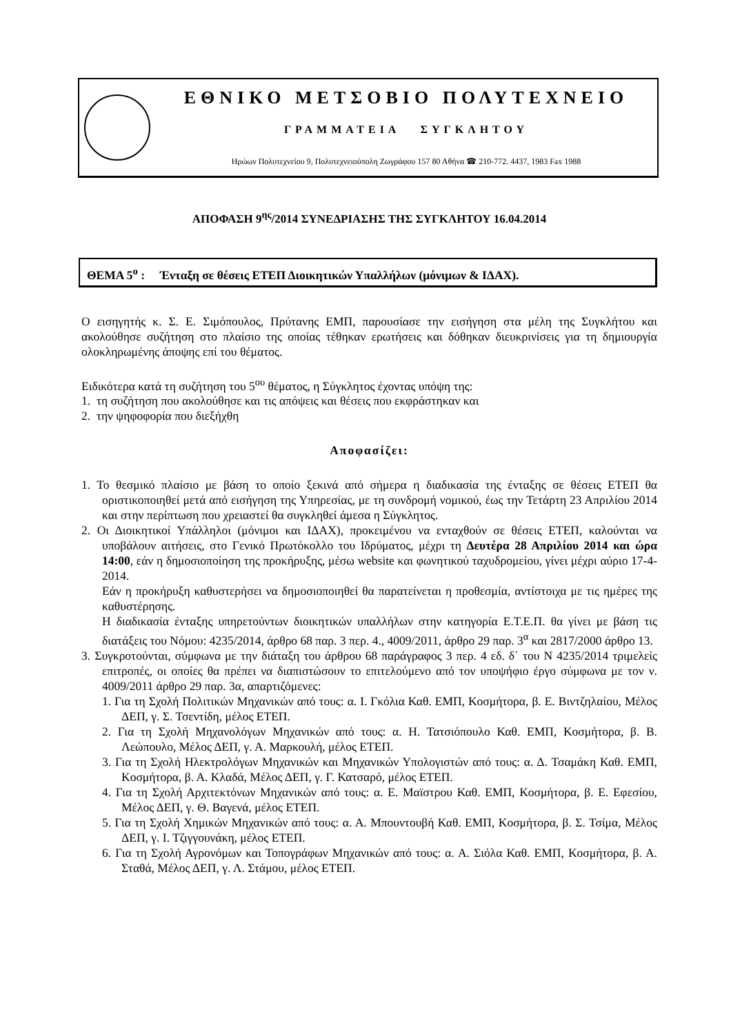ΕΘΝΙΚΟ ΜΕΤΣΟΒΙΟ ΠΟΛΥΤΕΧΝΕΙΟ
ΓΡΑΜΜΑΤΕΙΑ ΣΥΓΚΛΗΤΟΥ
Ηρώων Πολυτεχνείου 9, Πολυτεχνειούπολη Ζωγράφου 157 80 Αθήνα ☎ 210-772. 4437, 1983 Fax 1988
ΑΠΟΦΑΣΗ 9<sup>ης</sup>/2014 ΣΥΝΕΔΡΙΑΣΗΣ ΤΗΣ ΣΥΓΚΛΗΤΟΥ 16.04.2014
ΘΕΜΑ 5<sup>ο</sup> : Ένταξη σε θέσεις ΕΤΕΠ Διοικητικών Υπαλλήλων (μόνιμων & ΙΔΑΧ).
Ο εισηγητής κ. Σ. Ε. Σιμόπουλος, Πρύτανης ΕΜΠ, παρουσίασε την εισήγηση στα μέλη της Συγκλήτου και ακολούθησε συζήτηση στο πλαίσιο της οποίας τέθηκαν ερωτήσεις και δόθηκαν διευκρινίσεις για τη δημιουργία ολοκληρωμένης άποψης επί του θέματος.
Ειδικότερα κατά τη συζήτηση του 5<sup>ου</sup> θέματος, η Σύγκλητος έχοντας υπόψη της:
1. τη συζήτηση που ακολούθησε και τις απόψεις και θέσεις που εκφράστηκαν και
2. την ψηφοφορία που διεξήχθη
Αποφασίζει:
1. Το θεσμικό πλαίσιο με βάση το οποίο ξεκινά από σήμερα η διαδικασία της ένταξης σε θέσεις ΕΤΕΠ θα οριστικοποιηθεί μετά από εισήγηση της Υπηρεσίας, με τη συνδρομή νομικού, έως την Τετάρτη 23 Απριλίου 2014 και στην περίπτωση που χρειαστεί θα συγκληθεί άμεσα η Σύγκλητος.
2. Οι Διοικητικοί Υπάλληλοι (μόνιμοι και ΙΔΑΧ), προκειμένου να ενταχθούν σε θέσεις ΕΤΕΠ, καλούνται να υποβάλουν αιτήσεις, στο Γενικό Πρωτόκολλο του Ιδρύματος, μέχρι τη Δευτέρα 28 Απριλίου 2014 και ώρα 14:00, εάν η δημοσιοποίηση της προκήρυξης, μέσω website και φωνητικού ταχυδρομείου, γίνει μέχρι αύριο 17-4-2014.
Εάν η προκήρυξη καθυστερήσει να δημοσιοποιηθεί θα παρατείνεται η προθεσμία, αντίστοιχα με τις ημέρες της καθυστέρησης.
Η διαδικασία ένταξης υπηρετούντων διοικητικών υπαλλήλων στην κατηγορία Ε.Τ.Ε.Π. θα γίνει με βάση τις διατάξεις του Νόμου: 4235/2014, άρθρο 68 παρ. 3 περ. 4., 4009/2011, άρθρο 29 παρ. 3<sup>α</sup> και 2817/2000 άρθρο 13.
3. Συγκροτούνται, σύμφωνα με την διάταξη του άρθρου 68 παράγραφος 3 περ. 4 εδ. δ΄ του Ν 4235/2014 τριμελείς επιτροπές, οι οποίες θα πρέπει να διαπιστώσουν το επιτελούμενο από τον υποψήφιο έργο σύμφωνα με τον ν. 4009/2011 άρθρο 29 παρ. 3α, απαρτιζόμενες:
1. Για τη Σχολή Πολιτικών Μηχανικών από τους: α. Ι. Γκόλια Καθ. ΕΜΠ, Κοσμήτορα, β. Ε. Βιντζηλαίου, Μέλος ΔΕΠ, γ. Σ. Τσεντίδη, μέλος ΕΤΕΠ.
2. Για τη Σχολή Μηχανολόγων Μηχανικών από τους: α. Η. Τατσιόπουλο Καθ. ΕΜΠ, Κοσμήτορα, β. Β. Λεώπουλο, Μέλος ΔΕΠ, γ. Α. Μαρκουλή, μέλος ΕΤΕΠ.
3. Για τη Σχολή Ηλεκτρολόγων Μηχανικών και Μηχανικών Υπολογιστών από τους: α. Δ. Τσαμάκη Καθ. ΕΜΠ, Κοσμήτορα, β. Α. Κλαδά, Μέλος ΔΕΠ, γ. Γ. Κατσαρό, μέλος ΕΤΕΠ.
4. Για τη Σχολή Αρχιτεκτόνων Μηχανικών από τους: α. Ε. Μαϊστρου Καθ. ΕΜΠ, Κοσμήτορα, β. Ε. Εφεσίου, Μέλος ΔΕΠ, γ. Θ. Βαγενά, μέλος ΕΤΕΠ.
5. Για τη Σχολή Χημικών Μηχανικών από τους: α. Α. Μπουντουβή Καθ. ΕΜΠ, Κοσμήτορα, β. Σ. Τσίμα, Μέλος ΔΕΠ, γ. Ι. Τζιγγουνάκη, μέλος ΕΤΕΠ.
6. Για τη Σχολή Αγρονόμων και Τοπογράφων Μηχανικών από τους: α. Α. Σιόλα Καθ. ΕΜΠ, Κοσμήτορα, β. Α. Σταθά, Μέλος ΔΕΠ, γ. Λ. Στάμου, μέλος ΕΤΕΠ.